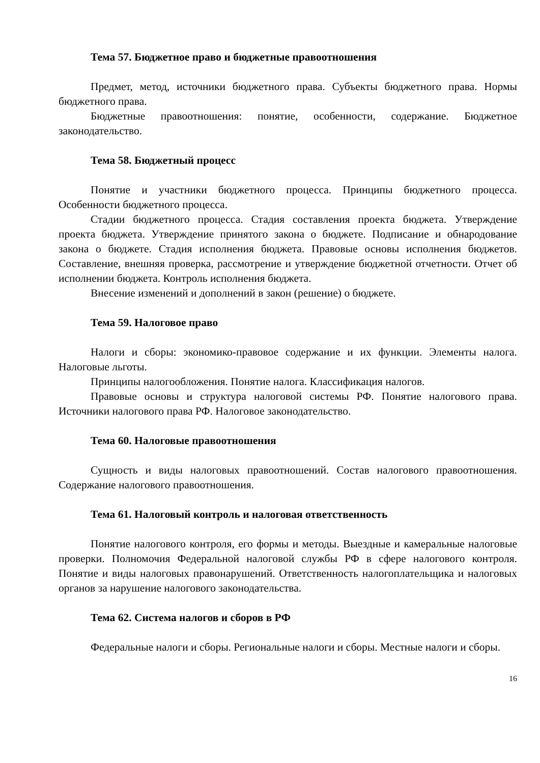Тема 57. Бюджетное право и бюджетные правоотношения
Предмет, метод, источники бюджетного права. Субъекты бюджетного права. Нормы бюджетного права.
Бюджетные правоотношения: понятие, особенности, содержание. Бюджетное законодательство.
Тема 58. Бюджетный процесс
Понятие и участники бюджетного процесса. Принципы бюджетного процесса. Особенности бюджетного процесса.
Стадии бюджетного процесса. Стадия составления проекта бюджета. Утверждение проекта бюджета. Утверждение принятого закона о бюджете. Подписание и обнародование закона о бюджете. Стадия исполнения бюджета. Правовые основы исполнения бюджетов. Составление, внешняя проверка, рассмотрение и утверждение бюджетной отчетности. Отчет об исполнении бюджета. Контроль исполнения бюджета.
Внесение изменений и дополнений в закон (решение) о бюджете.
Тема 59. Налоговое право
Налоги и сборы: экономико-правовое содержание и их функции. Элементы налога. Налоговые льготы.
Принципы налогообложения. Понятие налога. Классификация налогов.
Правовые основы и структура налоговой системы РФ. Понятие налогового права. Источники налогового права РФ. Налоговое законодательство.
Тема 60. Налоговые правоотношения
Сущность и виды налоговых правоотношений. Состав налогового правоотношения. Содержание налогового правоотношения.
Тема 61. Налоговый контроль и налоговая ответственность
Понятие налогового контроля, его формы и методы. Выездные и камеральные налоговые проверки. Полномочия Федеральной налоговой службы РФ в сфере налогового контроля. Понятие и виды налоговых правонарушений. Ответственность налогоплательщика и налоговых органов за нарушение налогового законодательства.
Тема 62. Система налогов и сборов в РФ
Федеральные налоги и сборы. Региональные налоги и сборы. Местные налоги и сборы.
16